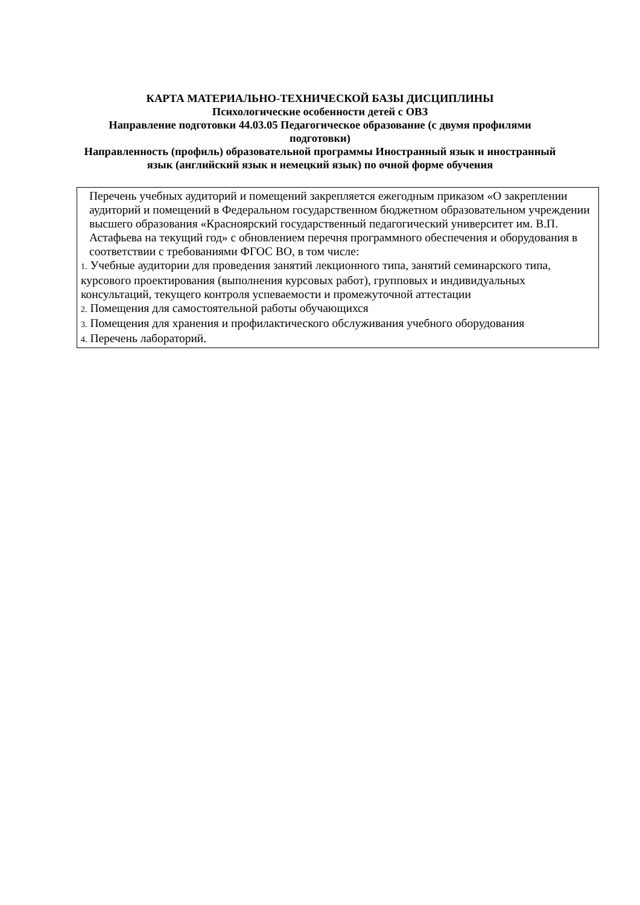КАРТА МАТЕРИАЛЬНО-ТЕХНИЧЕСКОЙ БАЗЫ ДИСЦИПЛИНЫ
Психологические особенности детей с ОВЗ
Направление подготовки 44.03.05 Педагогическое образование (с двумя профилями подготовки)
Направленность (профиль) образовательной программы Иностранный язык и иностранный язык (английский язык и немецкий язык) по очной форме обучения
| Перечень учебных аудиторий и помещений закрепляется ежегодным приказом «О закреплении аудиторий и помещений в Федеральном государственном бюджетном образовательном учреждении высшего образования «Красноярский государственный педагогический университет им. В.П. Астафьева на текущий год» с обновлением перечня программного обеспечения и оборудования в соответствии с требованиями ФГОС ВО, в том числе: 1. Учебные аудитории для проведения занятий лекционного типа, занятий семинарского типа, курсового проектирования (выполнения курсовых работ), групповых и индивидуальных консультаций, текущего контроля успеваемости и промежуточной аттестации 2. Помещения для самостоятельной работы обучающихся 3. Помещения для хранения и профилактического обслуживания учебного оборудования 4. Перечень лабораторий. |